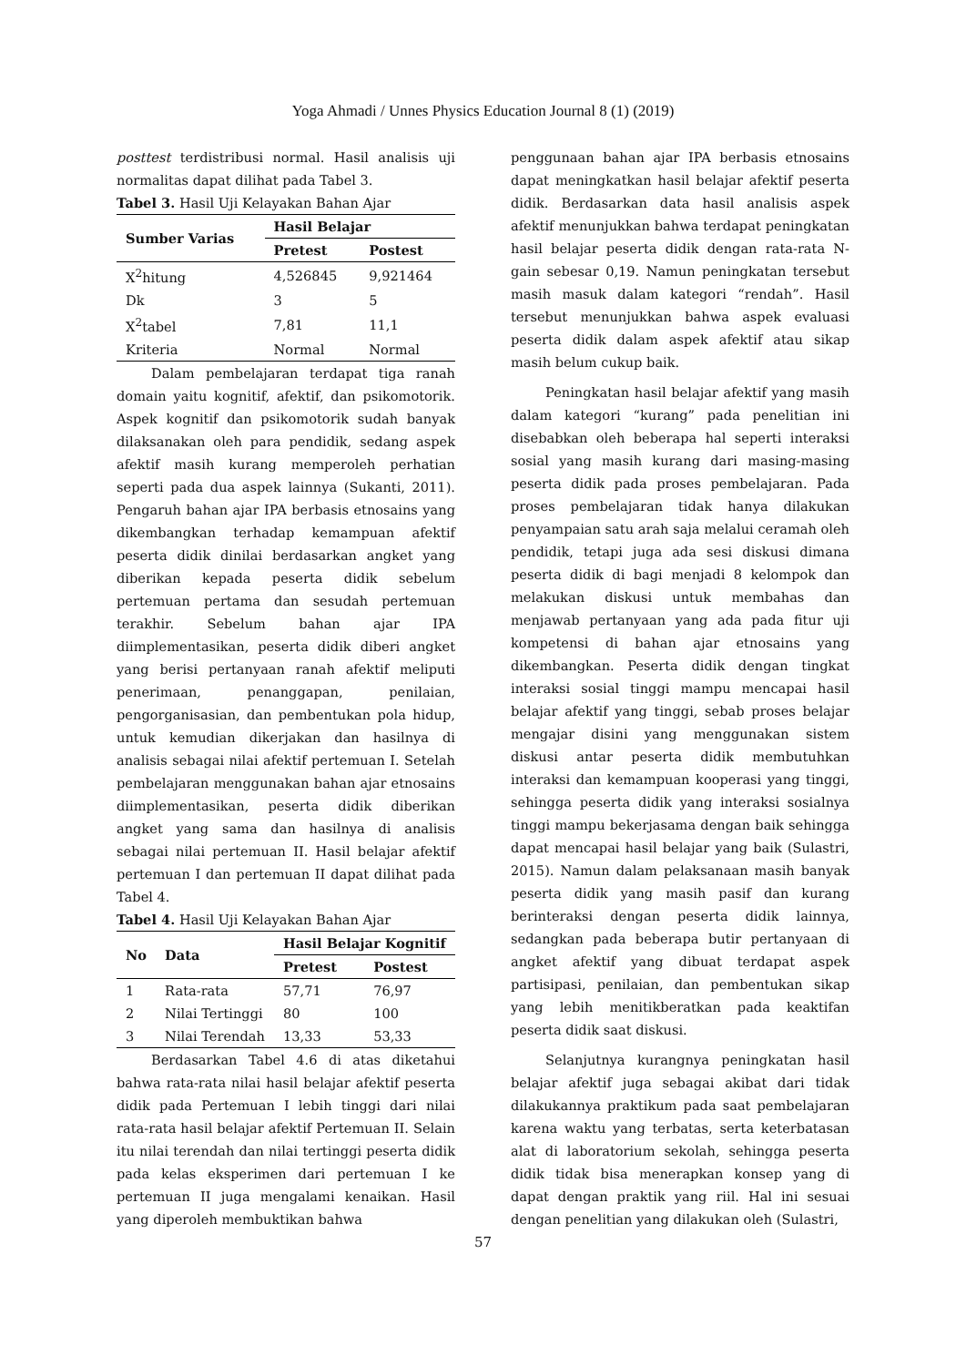Yoga Ahmadi / Unnes Physics Education Journal 8 (1) (2019)
posttest terdistribusi normal. Hasil analisis uji normalitas dapat dilihat pada Tabel 3.
Tabel 3. Hasil Uji Kelayakan Bahan Ajar
| Sumber Varias | Hasil Belajar | |
| --- | --- | --- |
| | Pretest | Postest |
| X<sup>2</sup>hitung | 4,526845 | 9,921464 |
| Dk | 3 | 5 |
| X<sup>2</sup>tabel | 7,81 | 11,1 |
| Kriteria | Normal | Normal |
Dalam pembelajaran terdapat tiga ranah domain yaitu kognitif, afektif, dan psikomotorik. Aspek kognitif dan psikomotorik sudah banyak dilaksanakan oleh para pendidik, sedang aspek afektif masih kurang memperoleh perhatian seperti pada dua aspek lainnya (Sukanti, 2011). Pengaruh bahan ajar IPA berbasis etnosains yang dikembangkan terhadap kemampuan afektif peserta didik dinilai berdasarkan angket yang diberikan kepada peserta didik sebelum pertemuan pertama dan sesudah pertemuan terakhir. Sebelum bahan ajar IPA diimplementasikan, peserta didik diberi angket yang berisi pertanyaan ranah afektif meliputi penerimaan, penanggapan, penilaian, pengorganisasian, dan pembentukan pola hidup, untuk kemudian dikerjakan dan hasilnya di analisis sebagai nilai afektif pertemuan I. Setelah pembelajaran menggunakan bahan ajar etnosains diimplementasikan, peserta didik diberikan angket yang sama dan hasilnya di analisis sebagai nilai pertemuan II. Hasil belajar afektif pertemuan I dan pertemuan II dapat dilihat pada Tabel 4.
Tabel 4. Hasil Uji Kelayakan Bahan Ajar
| No | Data | Hasil Belajar Kognitif | |
| --- | --- | --- | --- |
| | | Pretest | Postest |
| 1 | Rata-rata | 57,71 | 76,97 |
| 2 | Nilai Tertinggi | 80 | 100 |
| 3 | Nilai Terendah | 13,33 | 53,33 |
Berdasarkan Tabel 4.6 di atas diketahui bahwa rata-rata nilai hasil belajar afektif peserta didik pada Pertemuan I lebih tinggi dari nilai rata-rata hasil belajar afektif Pertemuan II. Selain itu nilai terendah dan nilai tertinggi peserta didik pada kelas eksperimen dari pertemuan I ke pertemuan II juga mengalami kenaikan. Hasil yang diperoleh membuktikan bahwa
penggunaan bahan ajar IPA berbasis etnosains dapat meningkatkan hasil belajar afektif peserta didik. Berdasarkan data hasil analisis aspek afektif menunjukkan bahwa terdapat peningkatan hasil belajar peserta didik dengan rata-rata N-gain sebesar 0,19. Namun peningkatan tersebut masih masuk dalam kategori “rendah”. Hasil tersebut menunjukkan bahwa aspek evaluasi peserta didik dalam aspek afektif atau sikap masih belum cukup baik.
Peningkatan hasil belajar afektif yang masih dalam kategori “kurang” pada penelitian ini disebabkan oleh beberapa hal seperti interaksi sosial yang masih kurang dari masing-masing peserta didik pada proses pembelajaran. Pada proses pembelajaran tidak hanya dilakukan penyampaian satu arah saja melalui ceramah oleh pendidik, tetapi juga ada sesi diskusi dimana peserta didik di bagi menjadi 8 kelompok dan melakukan diskusi untuk membahas dan menjawab pertanyaan yang ada pada fitur uji kompetensi di bahan ajar etnosains yang dikembangkan. Peserta didik dengan tingkat interaksi sosial tinggi mampu mencapai hasil belajar afektif yang tinggi, sebab proses belajar mengajar disini yang menggunakan sistem diskusi antar peserta didik membutuhkan interaksi dan kemampuan kooperasi yang tinggi, sehingga peserta didik yang interaksi sosialnya tinggi mampu bekerjasama dengan baik sehingga dapat mencapai hasil belajar yang baik (Sulastri, 2015). Namun dalam pelaksanaan masih banyak peserta didik yang masih pasif dan kurang berinteraksi dengan peserta didik lainnya, sedangkan pada beberapa butir pertanyaan di angket afektif yang dibuat terdapat aspek partisipasi, penilaian, dan pembentukan sikap yang lebih menitikberatkan pada keaktifan peserta didik saat diskusi.
Selanjutnya kurangnya peningkatan hasil belajar afektif juga sebagai akibat dari tidak dilakukannya praktikum pada saat pembelajaran karena waktu yang terbatas, serta keterbatasan alat di laboratorium sekolah, sehingga peserta didik tidak bisa menerapkan konsep yang di dapat dengan praktik yang riil. Hal ini sesuai dengan penelitian yang dilakukan oleh (Sulastri,
57